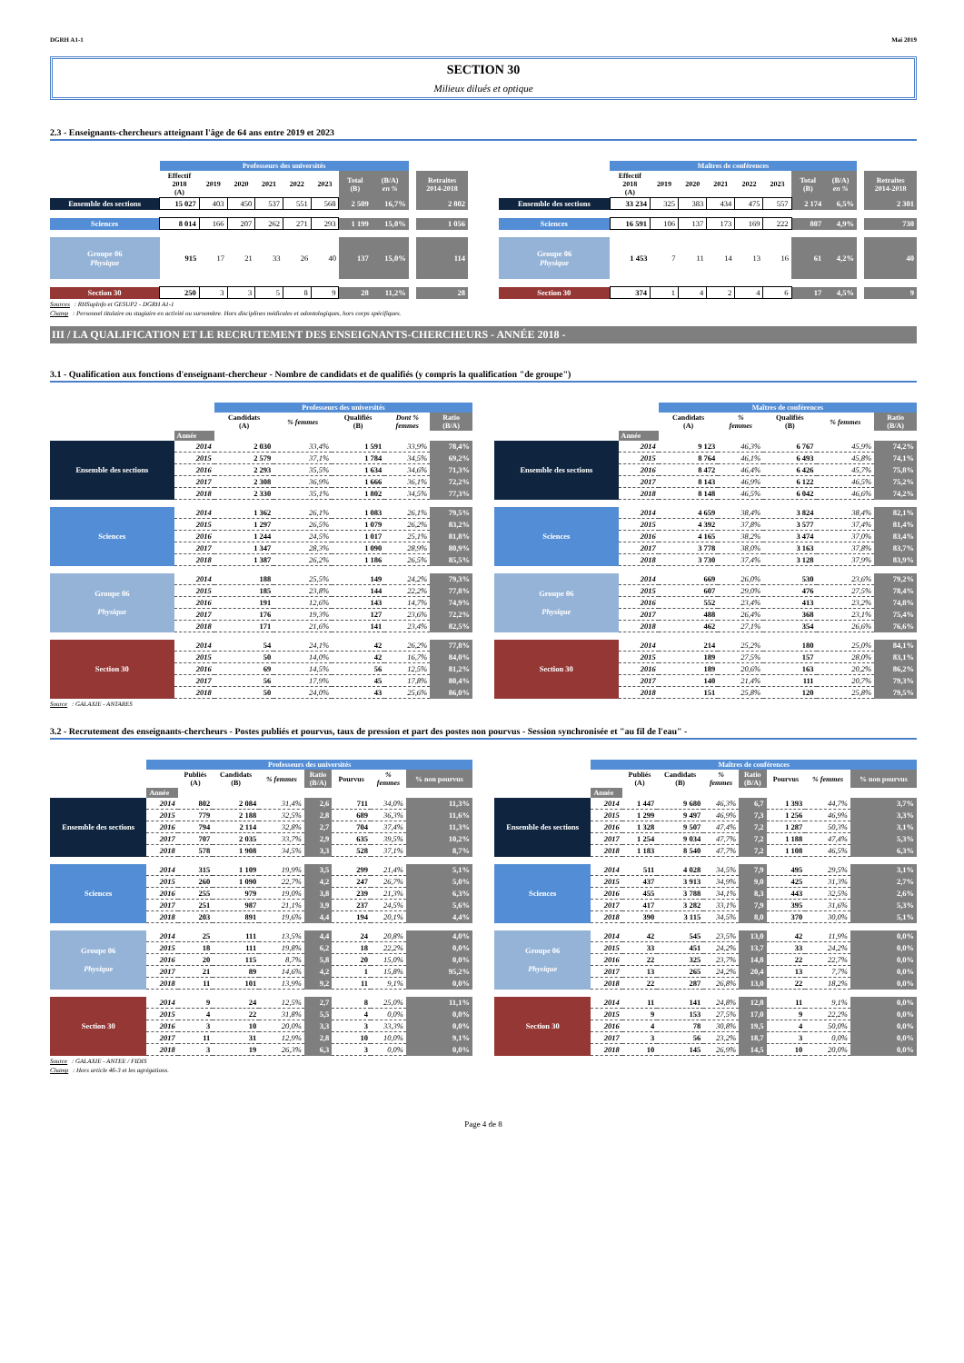DGRH A1-1 Mai 2019
SECTION 30
Milieux dilués et optique
2.3 - Enseignants-chercheurs atteignant l'âge de 64 ans entre 2019 et 2023
| | Professeurs des universités | | | | | | | | | |
| --- | --- | --- | --- | --- | --- | --- | --- | --- | --- | --- |
| | Effectif 2018 (A) | 2019 | 2020 | 2021 | 2022 | 2023 | Total (B) | (B/A) en % | | Retraites 2014-2018 |
| Ensemble des sections | 15 027 | 403 | 450 | 537 | 551 | 568 | 2 509 | 16,7% | | 2 802 |
| Sciences | 8 014 | 166 | 207 | 262 | 271 | 293 | 1 199 | 15,0% | | 1 056 |
| Groupe 06 Physique | 915 | 17 | 21 | 33 | 26 | 40 | 137 | 15,0% | | 114 |
| Section 30 | 250 | 3 | 3 | 5 | 8 | 9 | 28 | 11,2% | | 28 |
| | Maîtres de conférences | | | | | | | | | |
| --- | --- | --- | --- | --- | --- | --- | --- | --- | --- | --- |
| | Effectif 2018 (A) | 2019 | 2020 | 2021 | 2022 | 2023 | Total (B) | (B/A) en % | | Retraites 2014-2018 |
| Ensemble des sections | 33 234 | 325 | 383 | 434 | 475 | 557 | 2 174 | 6,5% | | 2 301 |
| Sciences | 16 591 | 106 | 137 | 173 | 169 | 222 | 807 | 4,9% | | 730 |
| Groupe 06 Physique | 1 453 | 7 | 11 | 14 | 13 | 16 | 61 | 4,2% | | 40 |
| Section 30 | 374 | 1 | 4 | 2 | 4 | 6 | 17 | 4,5% | | 9 |
Sources : RHSupInfo et GESUP2 - DGRH A1-1
Champ : Personnel titulaire ou stagiaire en activité ou surnombre. Hors disciplines médicales et odontologiques, hors corps spécifiques.
III / LA QUALIFICATION ET LE RECRUTEMENT DES ENSEIGNANTS-CHERCHEURS - ANNÉE 2018 -
3.1 - Qualification aux fonctions d'enseignant-chercheur - Nombre de candidats et de qualifiés (y compris la qualification "de groupe")
| | | Professeurs des universités | | | | |
| --- | --- | --- | --- | --- | --- | --- |
| | | Candidats (A) | % femmes | Qualifiés (B) | Dont % femmes | Ratio (B/A) |
| | Année | | | | | |
| Ensemble des sections | 2014 | 2 030 | 33,4% | 1 591 | 33,9% | 78,4% |
| | 2015 | 2 579 | 37,1% | 1 784 | 34,5% | 69,2% |
| | 2016 | 2 293 | 35,5% | 1 634 | 34,6% | 71,3% |
| | 2017 | 2 308 | 36,9% | 1 666 | 36,1% | 72,2% |
| | 2018 | 2 330 | 35,1% | 1 802 | 34,5% | 77,3% |
| Sciences | 2014 | 1 362 | 26,1% | 1 083 | 26,1% | 79,5% |
| | 2015 | 1 297 | 26,5% | 1 079 | 26,2% | 83,2% |
| | 2016 | 1 244 | 24,5% | 1 017 | 25,1% | 81,8% |
| | 2017 | 1 347 | 28,3% | 1 090 | 28,9% | 80,9% |
| | 2018 | 1 387 | 26,2% | 1 186 | 26,5% | 85,5% |
| Groupe 06 Physique | 2014 | 188 | 25,5% | 149 | 24,2% | 79,3% |
| | 2015 | 185 | 23,8% | 144 | 22,2% | 77,8% |
| | 2016 | 191 | 12,6% | 143 | 14,7% | 74,9% |
| | 2017 | 176 | 19,3% | 127 | 23,6% | 72,2% |
| | 2018 | 171 | 21,6% | 141 | 23,4% | 82,5% |
| Section 30 | 2014 | 54 | 24,1% | 42 | 26,2% | 77,8% |
| | 2015 | 50 | 14,0% | 42 | 16,7% | 84,0% |
| | 2016 | 69 | 14,5% | 56 | 12,5% | 81,2% |
| | 2017 | 56 | 17,9% | 45 | 17,8% | 80,4% |
| | 2018 | 50 | 24,0% | 43 | 25,6% | 86,0% |
| | | Maîtres de conférences | | | | |
| --- | --- | --- | --- | --- | --- | --- |
| | | Candidats (A) | % femmes | Qualifiés (B) | % femmes | Ratio (B/A) |
| | Année | | | | | |
| Ensemble des sections | 2014 | 9 123 | 46,3% | 6 767 | 45,9% | 74,2% |
| | 2015 | 8 764 | 46,1% | 6 493 | 45,8% | 74,1% |
| | 2016 | 8 472 | 46,4% | 6 426 | 45,7% | 75,8% |
| | 2017 | 8 143 | 46,9% | 6 122 | 46,5% | 75,2% |
| | 2018 | 8 148 | 46,5% | 6 042 | 46,6% | 74,2% |
| Sciences | 2014 | 4 659 | 38,4% | 3 824 | 38,4% | 82,1% |
| | 2015 | 4 392 | 37,8% | 3 577 | 37,4% | 81,4% |
| | 2016 | 4 165 | 38,2% | 3 474 | 37,0% | 83,4% |
| | 2017 | 3 778 | 38,0% | 3 163 | 37,8% | 83,7% |
| | 2018 | 3 730 | 37,4% | 3 128 | 37,9% | 83,9% |
| Groupe 06 Physique | 2014 | 669 | 26,0% | 530 | 23,6% | 79,2% |
| | 2015 | 607 | 29,0% | 476 | 27,5% | 78,4% |
| | 2016 | 552 | 23,4% | 413 | 23,2% | 74,8% |
| | 2017 | 488 | 26,4% | 368 | 23,1% | 75,4% |
| | 2018 | 462 | 27,1% | 354 | 26,6% | 76,6% |
| Section 30 | 2014 | 214 | 25,2% | 180 | 25,0% | 84,1% |
| | 2015 | 189 | 27,5% | 157 | 28,0% | 83,1% |
| | 2016 | 189 | 20,6% | 163 | 20,2% | 86,2% |
| | 2017 | 140 | 21,4% | 111 | 20,7% | 79,3% |
| | 2018 | 151 | 25,8% | 120 | 25,8% | 79,5% |
Source : GALAXIE - ANTARES
3.2 - Recrutement des enseignants-chercheurs - Postes publiés et pourvus, taux de pression et part des postes non pourvus - Session synchronisée et "au fil de l'eau" -
| | Professeurs des universités | | | | | | | |
| --- | --- | --- | --- | --- | --- | --- | --- | --- |
| | | Publiés (A) | Candidats (B) | % femmes | Ratio (B/A) | Pourvus | % femmes | % non pourvus |
| | Année | | | | | | | |
| Ensemble des sections | 2014 | 802 | 2 084 | 31,4% | 2,6 | 711 | 34,0% | 11,3% |
| | 2015 | 779 | 2 188 | 32,5% | 2,8 | 689 | 36,3% | 11,6% |
| | 2016 | 794 | 2 114 | 32,8% | 2,7 | 704 | 37,4% | 11,3% |
| | 2017 | 707 | 2 035 | 33,7% | 2,9 | 635 | 39,5% | 10,2% |
| | 2018 | 578 | 1 908 | 34,5% | 3,3 | 528 | 37,1% | 8,7% |
| Sciences | 2014 | 315 | 1 109 | 19,9% | 3,5 | 299 | 21,4% | 5,1% |
| | 2015 | 260 | 1 090 | 22,7% | 4,2 | 247 | 26,7% | 5,0% |
| | 2016 | 255 | 979 | 19,0% | 3,8 | 239 | 21,3% | 6,3% |
| | 2017 | 251 | 987 | 21,1% | 3,9 | 237 | 24,5% | 5,6% |
| | 2018 | 203 | 891 | 19,6% | 4,4 | 194 | 20,1% | 4,4% |
| Groupe 06 Physique | 2014 | 25 | 111 | 13,5% | 4,4 | 24 | 20,8% | 4,0% |
| | 2015 | 18 | 111 | 19,8% | 6,2 | 18 | 22,2% | 0,0% |
| | 2016 | 20 | 115 | 8,7% | 5,8 | 20 | 15,0% | 0,0% |
| | 2017 | 21 | 89 | 14,6% | 4,2 | 1 | 15,8% | 95,2% |
| | 2018 | 11 | 101 | 13,9% | 9,2 | 11 | 9,1% | 0,0% |
| Section 30 | 2014 | 9 | 24 | 12,5% | 2,7 | 8 | 25,0% | 11,1% |
| | 2015 | 4 | 22 | 31,8% | 5,5 | 4 | 0,0% | 0,0% |
| | 2016 | 3 | 10 | 20,0% | 3,3 | 3 | 33,3% | 0,0% |
| | 2017 | 11 | 31 | 12,9% | 2,8 | 10 | 10,0% | 9,1% |
| | 2018 | 3 | 19 | 26,3% | 6,3 | 3 | 0,0% | 0,0% |
| | Maîtres de conférences | | | | | | | |
| --- | --- | --- | --- | --- | --- | --- | --- | --- |
| | | Publiés (A) | Candidats (B) | % femmes | Ratio (B/A) | Pourvus | % femmes | % non pourvus |
| | Année | | | | | | | |
| Ensemble des sections | 2014 | 1 447 | 9 680 | 46,3% | 6,7 | 1 393 | 44,7% | 3,7% |
| | 2015 | 1 299 | 9 497 | 46,9% | 7,3 | 1 256 | 46,9% | 3,3% |
| | 2016 | 1 328 | 9 507 | 47,4% | 7,2 | 1 287 | 50,3% | 3,1% |
| | 2017 | 1 254 | 9 034 | 47,7% | 7,2 | 1 188 | 47,4% | 5,3% |
| | 2018 | 1 183 | 8 540 | 47,7% | 7,2 | 1 108 | 46,5% | 6,3% |
| Sciences | 2014 | 511 | 4 028 | 34,5% | 7,9 | 495 | 29,5% | 3,1% |
| | 2015 | 437 | 3 913 | 34,9% | 9,0 | 425 | 31,3% | 2,7% |
| | 2016 | 455 | 3 788 | 34,1% | 8,3 | 443 | 32,5% | 2,6% |
| | 2017 | 417 | 3 282 | 33,1% | 7,9 | 395 | 31,6% | 5,3% |
| | 2018 | 390 | 3 115 | 34,5% | 8,0 | 370 | 30,0% | 5,1% |
| Groupe 06 Physique | 2014 | 42 | 545 | 23,5% | 13,0 | 42 | 11,9% | 0,0% |
| | 2015 | 33 | 451 | 24,2% | 13,7 | 33 | 24,2% | 0,0% |
| | 2016 | 22 | 325 | 23,7% | 14,8 | 22 | 22,7% | 0,0% |
| | 2017 | 13 | 265 | 24,2% | 20,4 | 13 | 7,7% | 0,0% |
| | 2018 | 22 | 287 | 26,8% | 13,0 | 22 | 18,2% | 0,0% |
| Section 30 | 2014 | 11 | 141 | 24,8% | 12,8 | 11 | 9,1% | 0,0% |
| | 2015 | 9 | 153 | 27,5% | 17,0 | 9 | 22,2% | 0,0% |
| | 2016 | 4 | 78 | 30,8% | 19,5 | 4 | 50,0% | 0,0% |
| | 2017 | 3 | 56 | 23,2% | 18,7 | 3 | 0,0% | 0,0% |
| | 2018 | 10 | 145 | 26,9% | 14,5 | 10 | 20,0% | 0,0% |
Source : GALAXIE - ANTEE / FIDIS
Champ : Hors article 46-3 et les agrégations.
Page 4 de 8